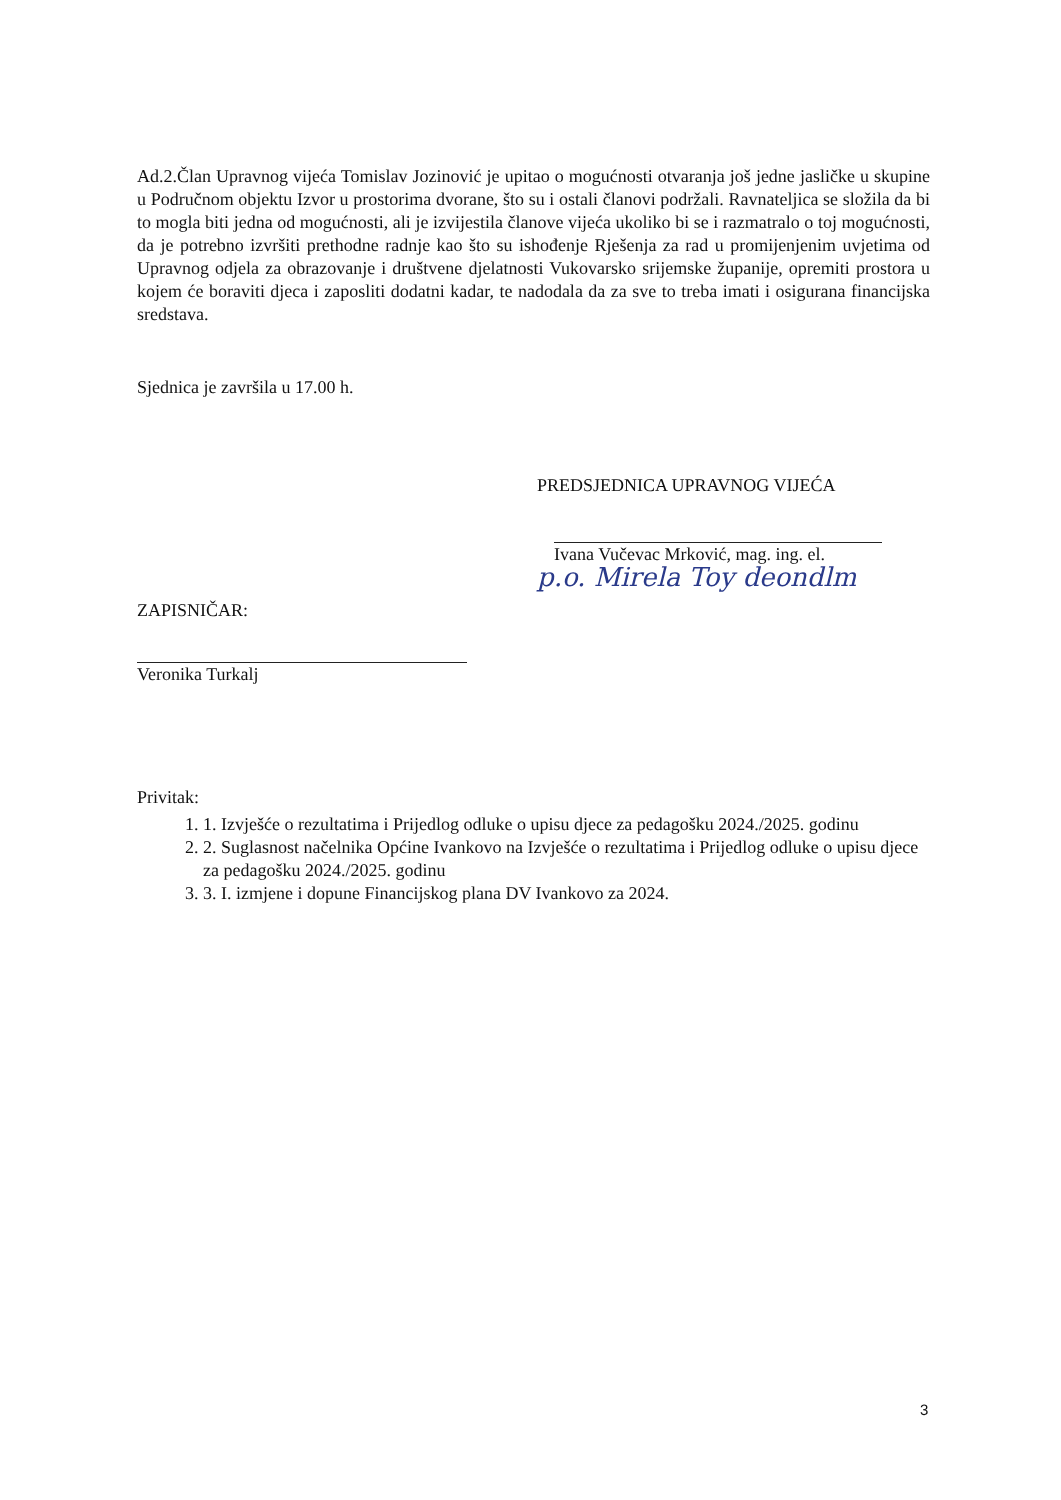Ad.2.Član Upravnog vijeća Tomislav Jozinović je upitao o mogućnosti otvaranja još jedne jasličke u skupine u Područnom objektu Izvor u prostorima dvorane, što su i ostali članovi podržali. Ravnateljica se složila da bi to mogla biti jedna od mogućnosti, ali je izvijestila članove vijeća ukoliko bi se i razmatralo o toj mogućnosti, da je potrebno izvršiti prethodne radnje kao što su ishođenje Rješenja za rad u promijenjenim uvjetima od Upravnog odjela za obrazovanje i društvene djelatnosti Vukovarsko srijemske županije, opremiti prostora u kojem će boraviti djeca i zaposliti dodatni kadar, te nadodala da za sve to treba imati i osigurana financijska sredstava.
Sjednica je završila u 17.00 h.
PREDSJEDNICA UPRAVNOG VIJEĆA
Ivana Vučevac Mrković, mag. ing. el.
p.o. Mirela Toy deondlm
ZAPISNIČAR:
Veronika Turkalj
Privitak:
1. 1. Izvješće o rezultatima i Prijedlog odluke o upisu djece za pedagošku 2024./2025. godinu
2. 2. Suglasnost načelnika Općine Ivankovo na Izvješće o rezultatima i Prijedlog odluke o upisu djece za pedagošku 2024./2025. godinu
3. 3. I. izmjene i dopune Financijskog plana DV Ivankovo za 2024.
3